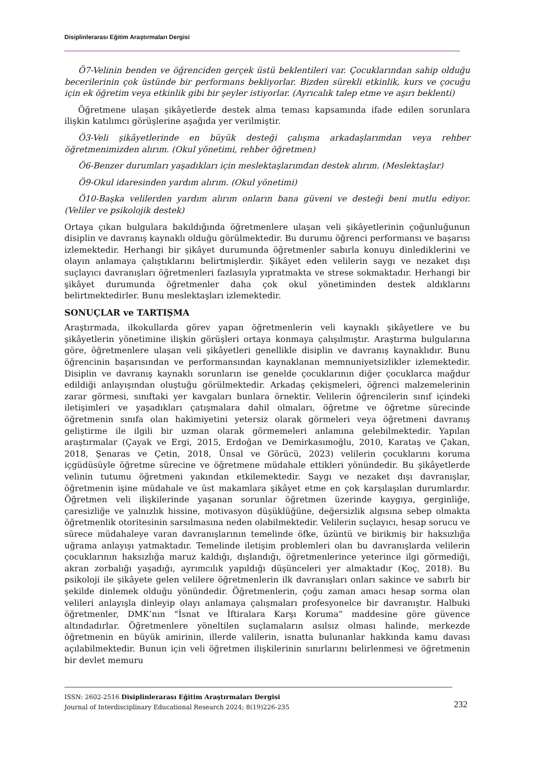Disiplinlerarası Eğitim Araştırmaları Dergisi
Ö7-Velinin benden ve öğrenciden gerçek üstü beklentileri var. Çocuklarından sahip olduğu becerilerinin çok üstünde bir performans bekliyorlar. Bizden sürekli etkinlik, kurs ve çocuğu için ek öğretim veya etkinlik gibi bir şeyler istiyorlar. (Ayrıcalık talep etme ve aşırı beklenti)
Öğretmene ulaşan şikâyetlerde destek alma teması kapsamında ifade edilen sorunlara ilişkin katılımcı görüşlerine aşağıda yer verilmiştir.
Ö3-Veli şikâyetlerinde en büyük desteği çalışma arkadaşlarımdan veya rehber öğretmenimizden alırım. (Okul yönetimi, rehber öğretmen)
Ö6-Benzer durumları yaşadıkları için meslektaşlarımdan destek alırım. (Meslektaşlar)
Ö9-Okul idaresinden yardım alırım. (Okul yönetimi)
Ö10-Başka velilerden yardım alırım onların bana güveni ve desteği beni mutlu ediyor. (Veliler ve psikolojik destek)
Ortaya çıkan bulgulara bakıldığında öğretmenlere ulaşan veli şikâyetlerinin çoğunluğunun disiplin ve davranış kaynaklı olduğu görülmektedir. Bu durumu öğrenci performansı ve başarısı izlemektedir. Herhangi bir şikâyet durumunda öğretmenler sabırla konuyu dinlediklerini ve olayın anlamaya çalıştıklarını belirtmişlerdir. Şikâyet eden velilerin saygı ve nezaket dışı suçlayıcı davranışları öğretmenleri fazlasıyla yıpratmakta ve strese sokmaktadır. Herhangi bir şikâyet durumunda öğretmenler daha çok okul yönetiminden destek aldıklarını belirtmektedirler. Bunu meslektaşları izlemektedir.
SONUÇLAR ve TARTIŞMA
Araştırmada, ilkokullarda görev yapan öğretmenlerin veli kaynaklı şikâyetlere ve bu şikâyetlerin yönetimine ilişkin görüşleri ortaya konmaya çalışılmıştır. Araştırma bulgularına göre, öğretmenlere ulaşan veli şikâyetleri genellikle disiplin ve davranış kaynaklıdır. Bunu öğrencinin başarısından ve performansından kaynaklanan memnuniyetsizlikler izlemektedir. Disiplin ve davranış kaynaklı sorunların ise genelde çocuklarının diğer çocuklarca mağdur edildiği anlayışından oluştuğu görülmektedir. Arkadaş çekişmeleri, öğrenci malzemelerinin zarar görmesi, sınıftaki yer kavgaları bunlara örnektir. Velilerin öğrencilerin sınıf içindeki iletişimleri ve yaşadıkları çatışmalara dahil olmaları, öğretme ve öğretme sürecinde öğretmenin sınıfa olan hakimiyetini yetersiz olarak görmeleri veya öğretmeni davranış geliştirme ile ilgili bir uzman olarak görmemeleri anlamına gelebilmektedir. Yapılan araştırmalar (Çayak ve Ergi, 2015, Erdoğan ve Demirkasımoğlu, 2010, Karataş ve Çakan, 2018, Şenaras ve Çetin, 2018, Ünsal ve Görücü, 2023) velilerin çocuklarını koruma içgüdüsüyle öğretme sürecine ve öğretmene müdahale ettikleri yönündedir. Bu şikâyetlerde velinin tutumu öğretmeni yakından etkilemektedir. Saygı ve nezaket dışı davranışlar, öğretmenin işine müdahale ve üst makamlara şikâyet etme en çok karşılaşılan durumlardır. Öğretmen veli ilişkilerinde yaşanan sorunlar öğretmen üzerinde kaygıya, gerginliğe, çaresizliğe ve yalnızlık hissine, motivasyon düşüklüğüne, değersizlik algısına sebep olmakta öğretmenlik otoritesinin sarsılmasına neden olabilmektedir. Velilerin suçlayıcı, hesap sorucu ve sürece müdahaleye varan davranışlarının temelinde öfke, üzüntü ve birikmiş bir haksızlığa uğrama anlayışı yatmaktadır. Temelinde iletişim problemleri olan bu davranışlarda velilerin çocuklarının haksızlığa maruz kaldığı, dışlandığı, öğretmenlerince yeterince ilgi görmediği, akran zorbalığı yaşadığı, ayrımcılık yapıldığı düşünceleri yer almaktadır (Koç, 2018). Bu psikoloji ile şikâyete gelen velilere öğretmenlerin ilk davranışları onları sakince ve sabırlı bir şekilde dinlemek olduğu yönündedir. Öğretmenlerin, çoğu zaman amacı hesap sorma olan velileri anlayışla dinleyip olayı anlamaya çalışmaları profesyonelce bir davranıştır. Halbuki öğretmenler, DMK’nın “İsnat ve İftiralara Karşı Koruma” maddesine göre güvence altındadırlar. Öğretmenlere yöneltilen suçlamaların asılsız olması halinde, merkezde öğretmenin en büyük amirinin, illerde valilerin, isnatta bulunanlar hakkında kamu davası açılabilmektedir. Bunun için veli öğretmen ilişkilerinin sınırlarını belirlenmesi ve öğretmenin bir devlet memuru
ISSN: 2602-2516 Disiplinlerarası Eğitim Araştırmaları Dergisi
Journal of Interdisciplinary Educational Research 2024; 8(19)226-235
232